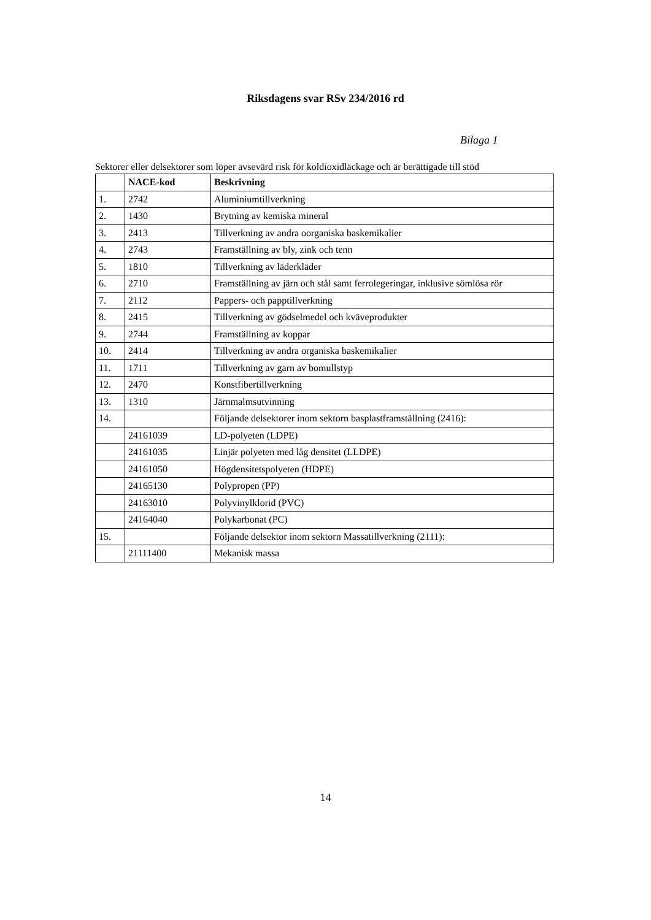Riksdagens svar RSv 234/2016 rd
Bilaga 1
Sektorer eller delsektorer som löper avsevärd risk för koldioxidläckage och är berättigade till stöd
| | NACE-kod | Beskrivning |
| --- | --- | --- |
| 1. | 2742 | Aluminiumtillverkning |
| 2. | 1430 | Brytning av kemiska mineral |
| 3. | 2413 | Tillverkning av andra oorganiska baskemikalier |
| 4. | 2743 | Framställning av bly, zink och tenn |
| 5. | 1810 | Tillverkning av läderkläder |
| 6. | 2710 | Framställning av järn och stål samt ferrolegeringar, inklusive sömlösa rör |
| 7. | 2112 | Pappers- och papptillverkning |
| 8. | 2415 | Tillverkning av gödselmedel och kväveprodukter |
| 9. | 2744 | Framställning av koppar |
| 10. | 2414 | Tillverkning av andra organiska baskemikalier |
| 11. | 1711 | Tillverkning av garn av bomullstyp |
| 12. | 2470 | Konstfibertillverkning |
| 13. | 1310 | Järnmalmsutvinning |
| 14. | | Följande delsektorer inom sektorn basplastframställning (2416): |
| | 24161039 | LD-polyeten (LDPE) |
| | 24161035 | Linjär polyeten med låg densitet (LLDPE) |
| | 24161050 | Högdensitetspolyeten (HDPE) |
| | 24165130 | Polypropen (PP) |
| | 24163010 | Polyvinylklorid (PVC) |
| | 24164040 | Polykarbonat (PC) |
| 15. | | Följande delsektor inom sektorn Massatillverkning (2111): |
| | 21111400 | Mekanisk massa |
14